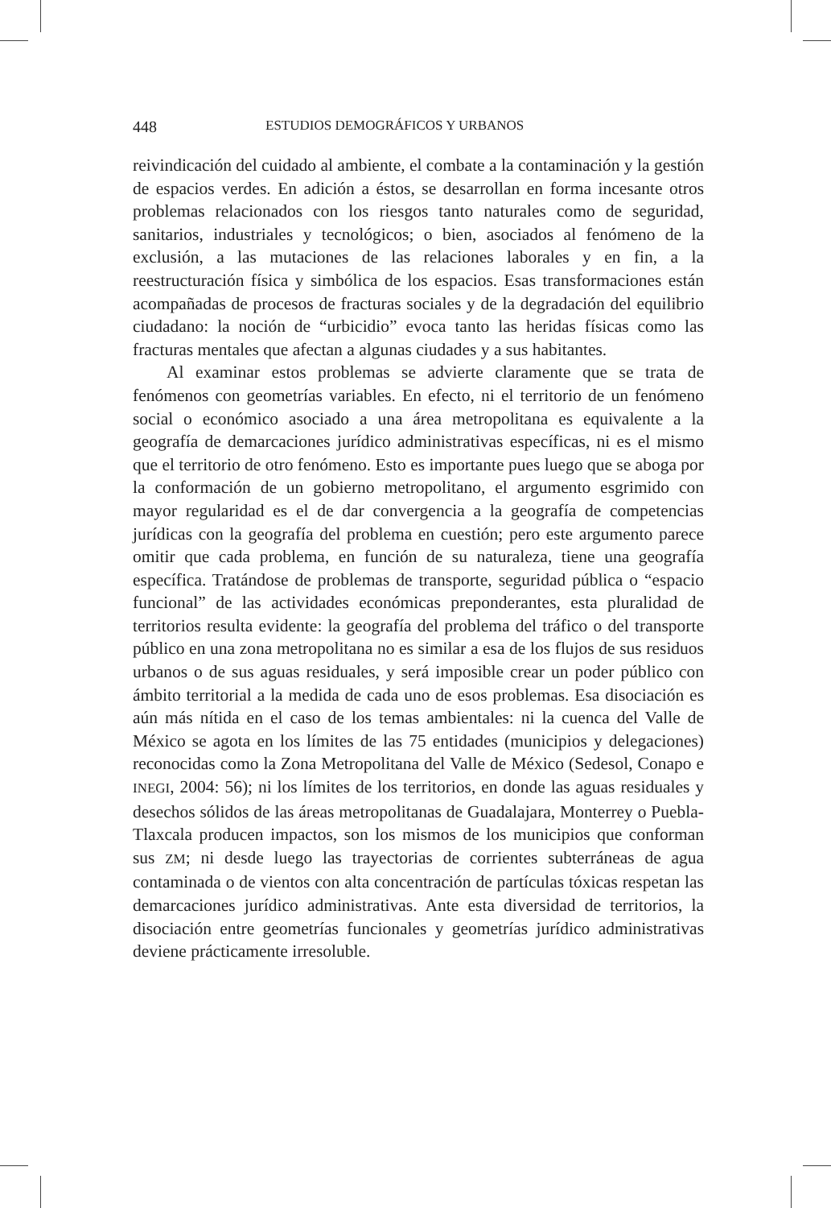448 ESTUDIOS DEMOGRÁFICOS Y URBANOS
reivindicación del cuidado al ambiente, el combate a la contaminación y la gestión de espacios verdes. En adición a éstos, se desarrollan en forma incesante otros problemas relacionados con los riesgos tanto naturales como de seguridad, sanitarios, industriales y tecnológicos; o bien, asociados al fenómeno de la exclusión, a las mutaciones de las relaciones laborales y en fin, a la reestructuración física y simbólica de los espacios. Esas transformaciones están acompañadas de procesos de fracturas sociales y de la degradación del equilibrio ciudadano: la noción de “urbicidio” evoca tanto las heridas físicas como las fracturas mentales que afectan a algunas ciudades y a sus habitantes.
Al examinar estos problemas se advierte claramente que se trata de fenómenos con geometrías variables. En efecto, ni el territorio de un fenómeno social o económico asociado a una área metropolitana es equivalente a la geografía de demarcaciones jurídico administrativas específicas, ni es el mismo que el territorio de otro fenómeno. Esto es importante pues luego que se aboga por la conformación de un gobierno metropolitano, el argumento esgrimido con mayor regularidad es el de dar convergencia a la geografía de competencias jurídicas con la geografía del problema en cuestión; pero este argumento parece omitir que cada problema, en función de su naturaleza, tiene una geografía específica. Tratándose de problemas de transporte, seguridad pública o “espacio funcional” de las actividades económicas preponderantes, esta pluralidad de territorios resulta evidente: la geografía del problema del tráfico o del transporte público en una zona metropolitana no es similar a esa de los flujos de sus residuos urbanos o de sus aguas residuales, y será imposible crear un poder público con ámbito territorial a la medida de cada uno de esos problemas. Esa disociación es aún más nítida en el caso de los temas ambientales: ni la cuenca del Valle de México se agota en los límites de las 75 entidades (municipios y delegaciones) reconocidas como la Zona Metropolitana del Valle de México (Sedesol, Conapo e INEGI, 2004: 56); ni los límites de los territorios, en donde las aguas residuales y desechos sólidos de las áreas metropolitanas de Guadalajara, Monterrey o Puebla-Tlaxcala producen impactos, son los mismos de los municipios que conforman sus ZM; ni desde luego las trayectorias de corrientes subterráneas de agua contaminada o de vientos con alta concentración de partículas tóxicas respetan las demarcaciones jurídico administrativas. Ante esta diversidad de territorios, la disociación entre geometrías funcionales y geometrías jurídico administrativas deviene prácticamente irresoluble.